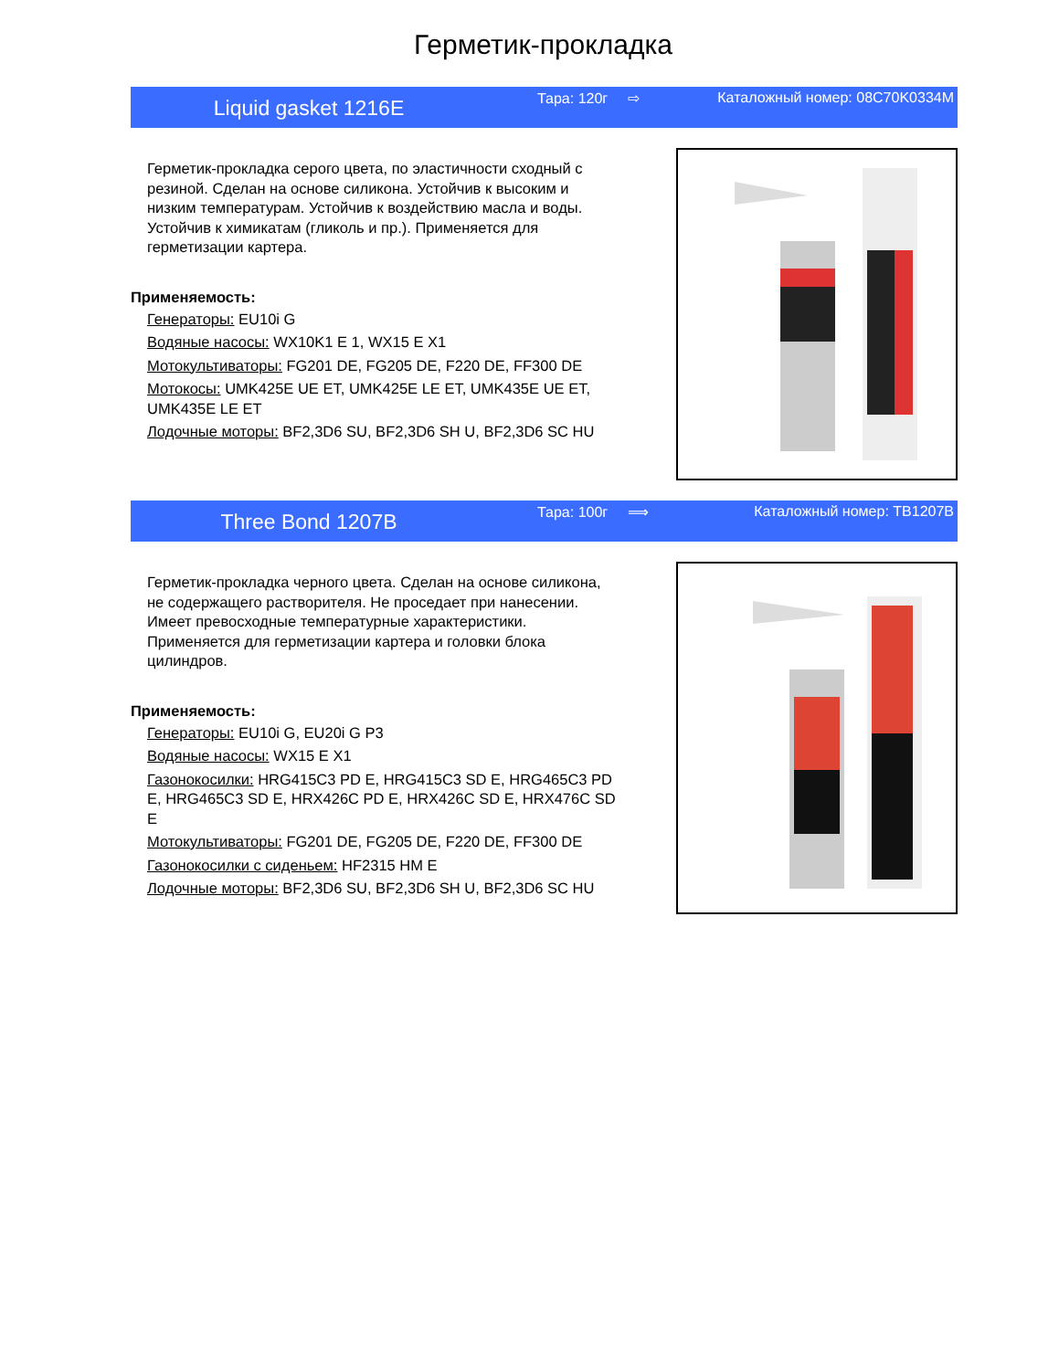Герметик-прокладка
Liquid gasket 1216E
Тара: 120г ⇨ Каталожный номер: 08C70K0334M
Герметик-прокладка серого цвета, по эластичности сходный с резиной. Сделан на основе силикона. Устойчив к высоким и низким температурам. Устойчив к воздействию масла и воды. Устойчив к химикатам (гликоль и пр.). Применяется для герметизации картера.
Применяемость:
Генераторы: EU10i G
Водяные насосы: WX10K1 E 1, WX15 E X1
Мотокультиваторы: FG201 DE, FG205 DE, F220 DE, FF300 DE
Мотокосы: UMK425E UE ET, UMK425E LE ET, UMK435E UE ET, UMK435E LE ET
Лодочные моторы: BF2,3D6 SU, BF2,3D6 SH U, BF2,3D6 SC HU
Three Bond 1207B
Тара: 100г ⟹ Каталожный номер: TB1207B
Герметик-прокладка черного цвета. Сделан на основе силикона, не содержащего растворителя. Не проседает при нанесении. Имеет превосходные температурные характеристики. Применяется для герметизации картера и головки блока цилиндров.
Применяемость:
Генераторы: EU10i G, EU20i G P3
Водяные насосы: WX15 E X1
Газонокосилки: HRG415C3 PD E, HRG415C3 SD E, HRG465C3 PD E, HRG465C3 SD E, HRX426C PD E, HRX426C SD E, HRX476C SD E
Мотокультиваторы: FG201 DE, FG205 DE, F220 DE, FF300 DE
Газонокосилки с сиденьем: HF2315 HM E
Лодочные моторы: BF2,3D6 SU, BF2,3D6 SH U, BF2,3D6 SC HU